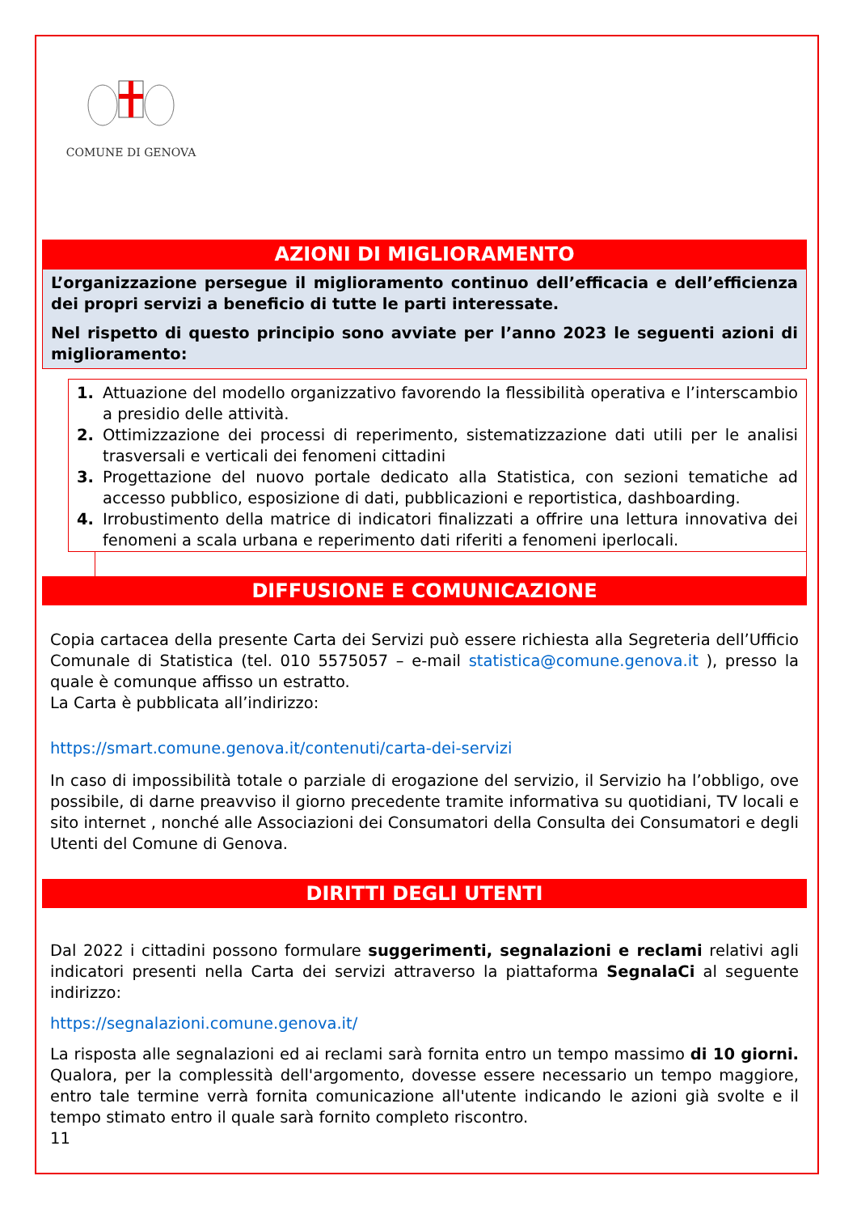COMUNE DI GENOVA
AZIONI DI MIGLIORAMENTO
L’organizzazione persegue il miglioramento continuo dell’efficacia e dell’efficienza dei propri servizi a beneficio di tutte le parti interessate.
Nel rispetto di questo principio sono avviate per l’anno 2023 le seguenti azioni di miglioramento:
1. Attuazione del modello organizzativo favorendo la flessibilità operativa e l’interscambio a presidio delle attività.
2. Ottimizzazione dei processi di reperimento, sistematizzazione dati utili per le analisi trasversali e verticali dei fenomeni cittadini
3. Progettazione del nuovo portale dedicato alla Statistica, con sezioni tematiche ad accesso pubblico, esposizione di dati, pubblicazioni e reportistica, dashboarding.
4. Irrobustimento della matrice di indicatori finalizzati a offrire una lettura innovativa dei fenomeni a scala urbana e reperimento dati riferiti a fenomeni iperlocali.
DIFFUSIONE E COMUNICAZIONE
Copia cartacea della presente Carta dei Servizi può essere richiesta alla Segreteria dell’Ufficio Comunale di Statistica (tel. 010 5575057 – e-mail statistica@comune.genova.it ), presso la quale è comunque affisso un estratto.
La Carta è pubblicata all’indirizzo:
https://smart.comune.genova.it/contenuti/carta-dei-servizi
In caso di impossibilità totale o parziale di erogazione del servizio, il Servizio ha l’obbligo, ove possibile, di darne preavviso il giorno precedente tramite informativa su quotidiani, TV locali e sito internet , nonché alle Associazioni dei Consumatori della Consulta dei Consumatori e degli Utenti del Comune di Genova.
DIRITTI DEGLI UTENTI
Dal 2022 i cittadini possono formulare suggerimenti, segnalazioni e reclami relativi agli indicatori presenti nella Carta dei servizi attraverso la piattaforma SegnalaCi al seguente indirizzo:
https://segnalazioni.comune.genova.it/
La risposta alle segnalazioni ed ai reclami sarà fornita entro un tempo massimo di 10 giorni. Qualora, per la complessità dell'argomento, dovesse essere necessario un tempo maggiore, entro tale termine verrà fornita comunicazione all'utente indicando le azioni già svolte e il tempo stimato entro il quale sarà fornito completo riscontro.
11